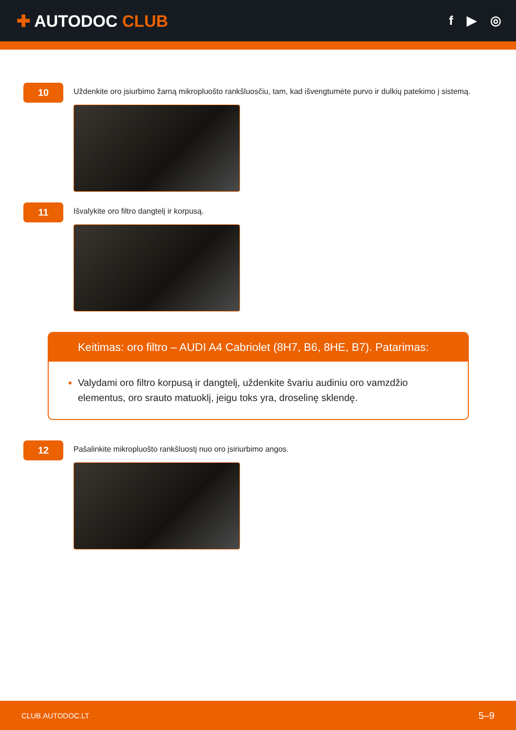✚ AUTODOC CLUB
f ▶ ◎
10
Uždenkite oro įsiurbimo žarną mikropluošto rankšluosčiu, tam, kad išvengtumėte purvo ir dulkių patekimo į sistemą.
11
Išvalykite oro filtro dangtelį ir korpusą.
Keitimas: oro filtro – AUDI A4 Cabriolet (8H7, B6, 8HE, B7). Patarimas:
Valydami oro filtro korpusą ir dangtelį, uždenkite švariu audiniu oro vamzdžio elementus, oro srauto matuoklį, jeigu toks yra, droselinę sklendę.
12
Pašalinkite mikropluošto rankšluostį nuo oro įsiriurbimo angos.
CLUB.AUTODOC.LT 5–9